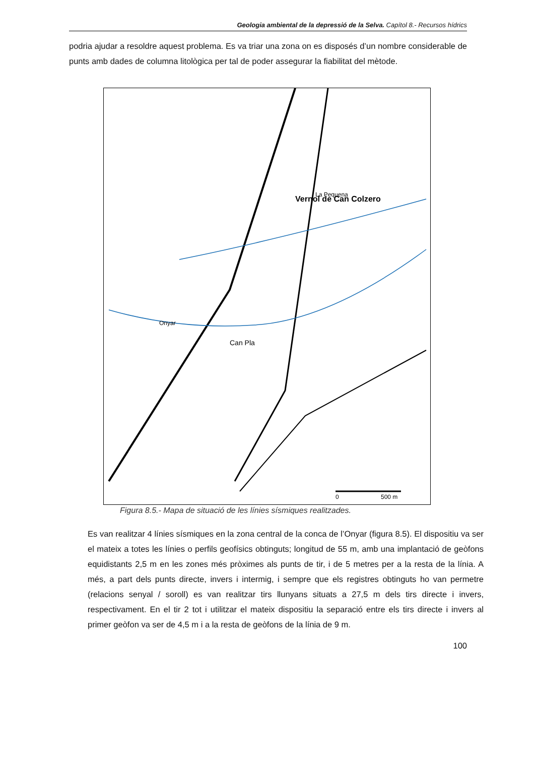Geologia ambiental de la depressió de la Selva. Capítol 8.- Recursos hídrics
podria ajudar a resoldre aquest problema. Es va triar una zona on es disposés d’un nombre considerable de punts amb dades de columna litològica per tal de poder assegurar la fiabilitat del mètode.
0
500 m
Vernol de Can Colzero
La Pequena
Can Pla
Onyar
Figura 8.5.- Mapa de situació de les línies sísmiques realitzades.
Es van realitzar 4 línies sísmiques en la zona central de la conca de l’Onyar (figura 8.5). El dispositiu va ser el mateix a totes les línies o perfils geofísics obtinguts; longitud de 55 m, amb una implantació de geòfons equidistants 2,5 m en les zones més pròximes als punts de tir, i de 5 metres per a la resta de la línia. A més, a part dels punts directe, invers i intermig, i sempre que els registres obtinguts ho van permetre (relacions senyal / soroll) es van realitzar tirs llunyans situats a 27,5 m dels tirs directe i invers, respectivament. En el tir 2 tot i utilitzar el mateix dispositiu la separació entre els tirs directe i invers al primer geòfon va ser de 4,5 m i a la resta de geòfons de la línia de 9 m.
100